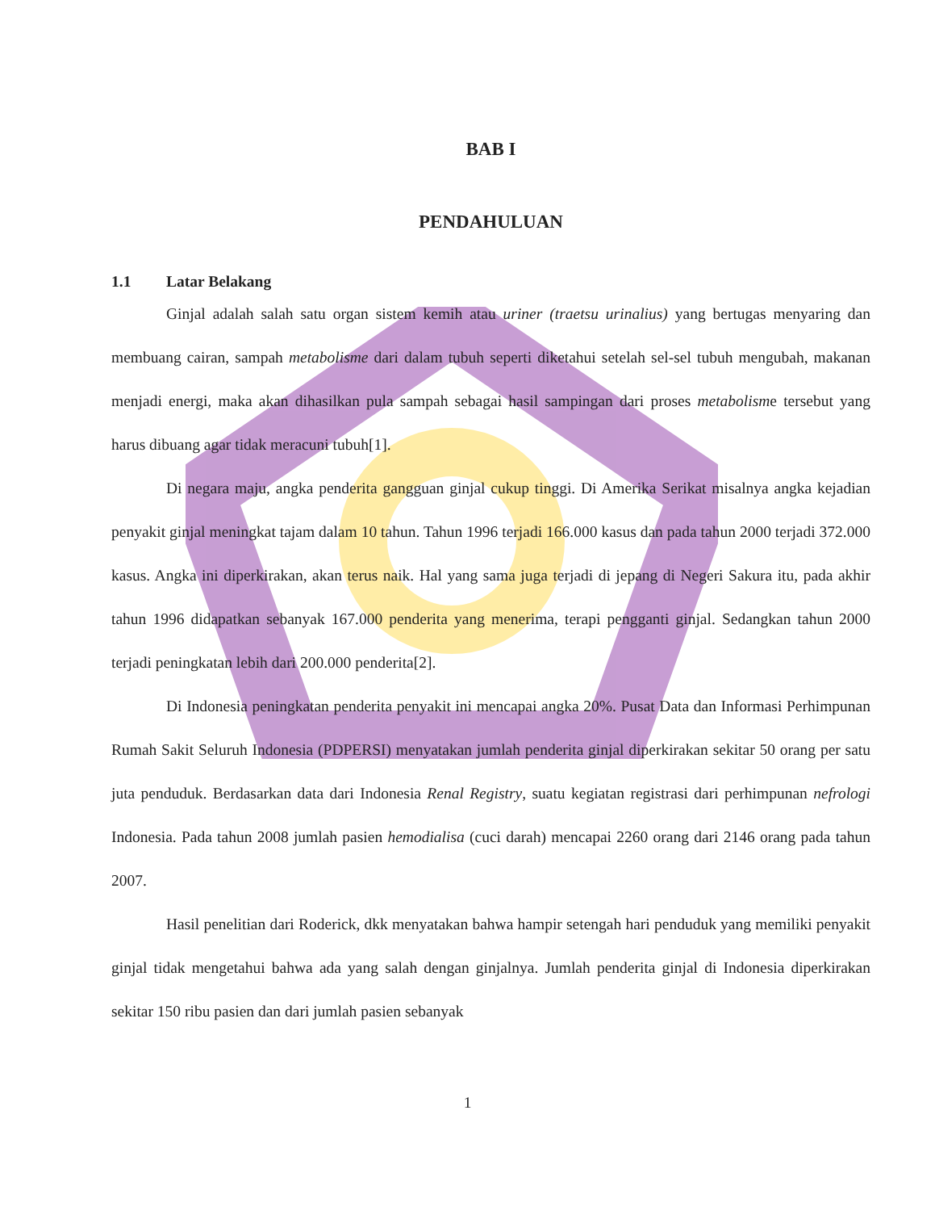BAB I
PENDAHULUAN
1.1 Latar Belakang
Ginjal adalah salah satu organ sistem kemih atau uriner (traetsu urinalius) yang bertugas menyaring dan membuang cairan, sampah metabolisme dari dalam tubuh seperti diketahui setelah sel-sel tubuh mengubah, makanan menjadi energi, maka akan dihasilkan pula sampah sebagai hasil sampingan dari proses metabolisme tersebut yang harus dibuang agar tidak meracuni tubuh[1].
Di negara maju, angka penderita gangguan ginjal cukup tinggi. Di Amerika Serikat misalnya angka kejadian penyakit ginjal meningkat tajam dalam 10 tahun. Tahun 1996 terjadi 166.000 kasus dan pada tahun 2000 terjadi 372.000 kasus. Angka ini diperkirakan, akan terus naik. Hal yang sama juga terjadi di jepang di Negeri Sakura itu, pada akhir tahun 1996 didapatkan sebanyak 167.000 penderita yang menerima, terapi pengganti ginjal. Sedangkan tahun 2000 terjadi peningkatan lebih dari 200.000 penderita[2].
Di Indonesia peningkatan penderita penyakit ini mencapai angka 20%. Pusat Data dan Informasi Perhimpunan Rumah Sakit Seluruh Indonesia (PDPERSI) menyatakan jumlah penderita ginjal diperkirakan sekitar 50 orang per satu juta penduduk. Berdasarkan data dari Indonesia Renal Registry, suatu kegiatan registrasi dari perhimpunan nefrologi Indonesia. Pada tahun 2008 jumlah pasien hemodialisa (cuci darah) mencapai 2260 orang dari 2146 orang pada tahun 2007.
Hasil penelitian dari Roderick, dkk menyatakan bahwa hampir setengah hari penduduk yang memiliki penyakit ginjal tidak mengetahui bahwa ada yang salah dengan ginjalnya. Jumlah penderita ginjal di Indonesia diperkirakan sekitar 150 ribu pasien dan dari jumlah pasien sebanyak
1